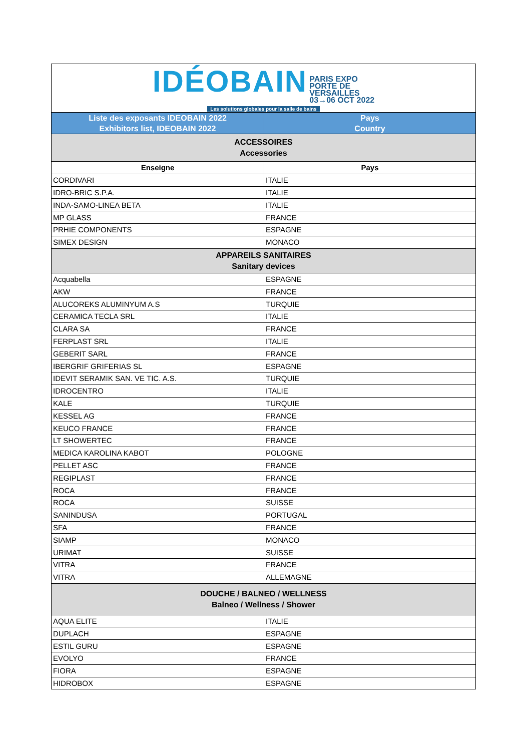| IDÉOBAIN PARIS EXPO PORTE DE VERSAILLES 03→06 OCT 2022 Les solutions globales pour la salle de bains | |
| Liste des exposants IDEOBAIN 2022 Exhibitors list, IDEOBAIN 2022 | Pays Country |
| ACCESSOIRES Accessories | |
| Enseigne | Pays |
| CORDIVARI | ITALIE |
| IDRO-BRIC S.P.A. | ITALIE |
| INDA-SAMO-LINEA BETA | ITALIE |
| MP GLASS | FRANCE |
| PRHIE COMPONENTS | ESPAGNE |
| SIMEX DESIGN | MONACO |
| APPAREILS SANITAIRES Sanitary devices | |
| Acquabella | ESPAGNE |
| AKW | FRANCE |
| ALUCOREKS ALUMINYUM A.S | TURQUIE |
| CERAMICA TECLA SRL | ITALIE |
| CLARA SA | FRANCE |
| FERPLAST SRL | ITALIE |
| GEBERIT SARL | FRANCE |
| IBERGRIF GRIFERIAS SL | ESPAGNE |
| IDEVIT SERAMIK SAN. VE TIC. A.S. | TURQUIE |
| IDROCENTRO | ITALIE |
| KALE | TURQUIE |
| KESSEL AG | FRANCE |
| KEUCO FRANCE | FRANCE |
| LT SHOWERTEC | FRANCE |
| MEDICA KAROLINA KABOT | POLOGNE |
| PELLET ASC | FRANCE |
| REGIPLAST | FRANCE |
| ROCA | FRANCE |
| ROCA | SUISSE |
| SANINDUSA | PORTUGAL |
| SFA | FRANCE |
| SIAMP | MONACO |
| URIMAT | SUISSE |
| VITRA | FRANCE |
| VITRA | ALLEMAGNE |
| DOUCHE / BALNEO / WELLNESS Balneo / Wellness / Shower | |
| AQUA ELITE | ITALIE |
| DUPLACH | ESPAGNE |
| ESTIL GURU | ESPAGNE |
| EVOLYO | FRANCE |
| FIORA | ESPAGNE |
| HIDROBOX | ESPAGNE |